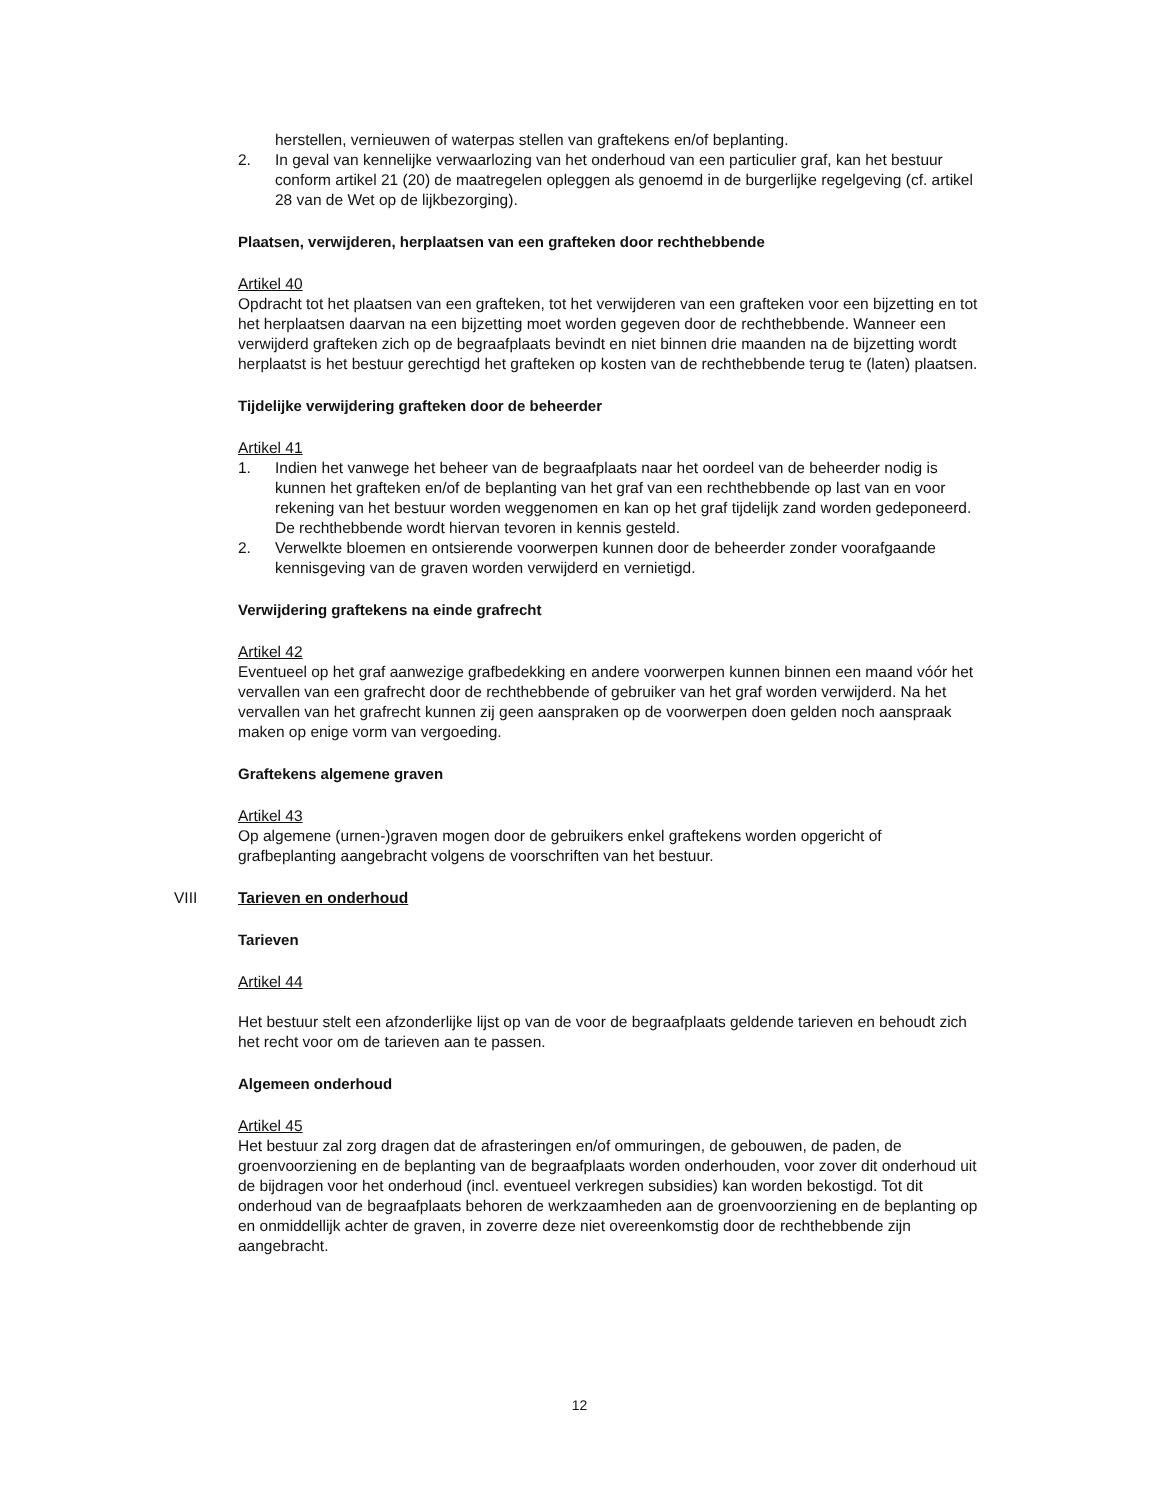herstellen, vernieuwen of waterpas stellen van graftekens en/of beplanting.
2. In geval van kennelijke verwaarlozing van het onderhoud van een particulier graf, kan het bestuur conform artikel 21 (20) de maatregelen opleggen als genoemd in de burgerlijke regelgeving (cf. artikel 28 van de Wet op de lijkbezorging).
Plaatsen, verwijderen, herplaatsen van een grafteken door rechthebbende
Artikel 40
Opdracht tot het plaatsen van een grafteken, tot het verwijderen van een grafteken voor een bijzetting en tot het herplaatsen daarvan na een bijzetting moet worden gegeven door de rechthebbende. Wanneer een verwijderd grafteken zich op de begraafplaats bevindt en niet binnen drie maanden na de bijzetting wordt herplaatst is het bestuur gerechtigd het grafteken op kosten van de rechthebbende terug te (laten) plaatsen.
Tijdelijke verwijdering grafteken door de beheerder
Artikel 41
1. Indien het vanwege het beheer van de begraafplaats naar het oordeel van de beheerder nodig is kunnen het grafteken en/of de beplanting van het graf van een rechthebbende op last van en voor rekening van het bestuur worden weggenomen en kan op het graf tijdelijk zand worden gedeponeerd. De rechthebbende wordt hiervan tevoren in kennis gesteld.
2. Verwelkte bloemen en ontsierende voorwerpen kunnen door de beheerder zonder voorafgaande kennisgeving van de graven worden verwijderd en vernietigd.
Verwijdering graftekens na einde grafrecht
Artikel 42
Eventueel op het graf aanwezige grafbedekking en andere voorwerpen kunnen binnen een maand vóór het vervallen van een grafrecht door de rechthebbende of gebruiker van het graf worden verwijderd. Na het vervallen van het grafrecht kunnen zij geen aanspraken op de voorwerpen doen gelden noch aanspraak maken op enige vorm van vergoeding.
Graftekens algemene graven
Artikel 43
Op algemene (urnen-)graven mogen door de gebruikers enkel graftekens worden opgericht of grafbeplanting aangebracht volgens de voorschriften van het bestuur.
VIII Tarieven en onderhoud
Tarieven
Artikel 44
Het bestuur stelt een afzonderlijke lijst op van de voor de begraafplaats geldende tarieven en behoudt zich het recht voor om de tarieven aan te passen.
Algemeen onderhoud
Artikel 45
Het bestuur zal zorg dragen dat de afrasteringen en/of ommuringen, de gebouwen, de paden, de groenvoorziening en de beplanting van de begraafplaats worden onderhouden, voor zover dit onderhoud uit de bijdragen voor het onderhoud (incl. eventueel verkregen subsidies) kan worden bekostigd. Tot dit onderhoud van de begraafplaats behoren de werkzaamheden aan de groenvoorziening en de beplanting op en onmiddellijk achter de graven, in zoverre deze niet overeenkomstig door de rechthebbende zijn aangebracht.
12